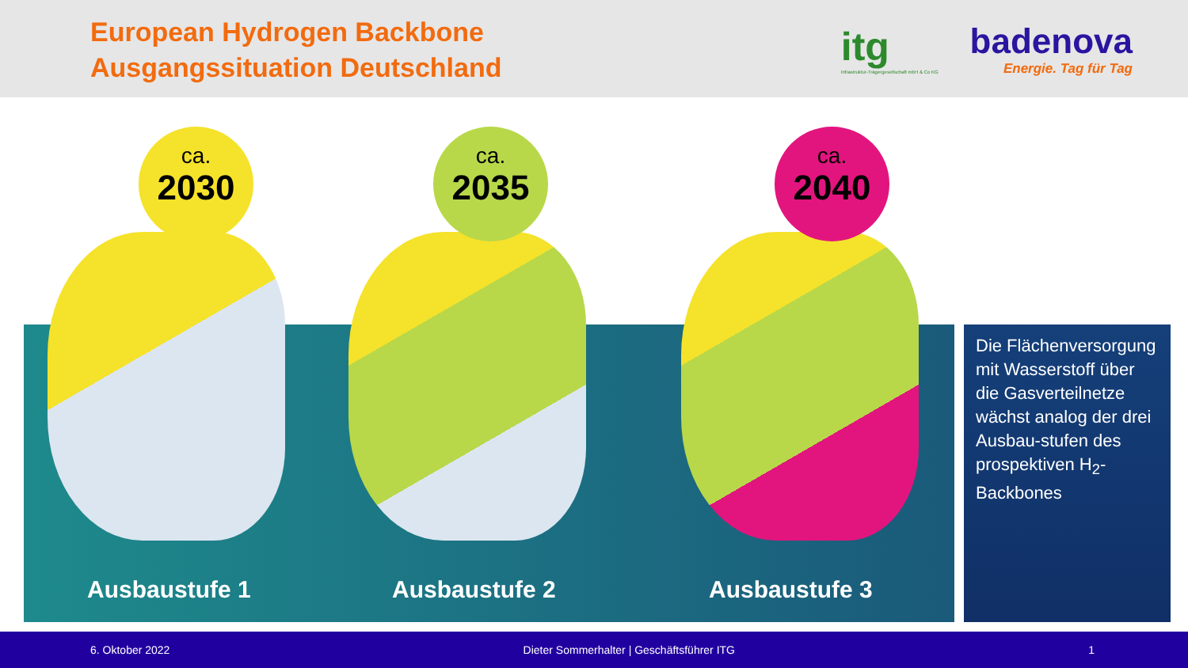European Hydrogen Backbone
Ausgangssituation Deutschland
itg
Infrastruktur-Trägergesellschaft mbH & Co KG
badenova
Energie. Tag für Tag
ca.
2030
ca.
2035
ca.
2040
Ausbaustufe 1 Ausbaustufe 2 Ausbaustufe 3
Die Flächenversorgung mit Wasserstoff über die Gasverteilnetze wächst analog der drei Ausbau-stufen des prospektiven H<sub>2</sub>-Backbones
6. Oktober 2022 Dieter Sommerhalter | Geschäftsführer ITG 1